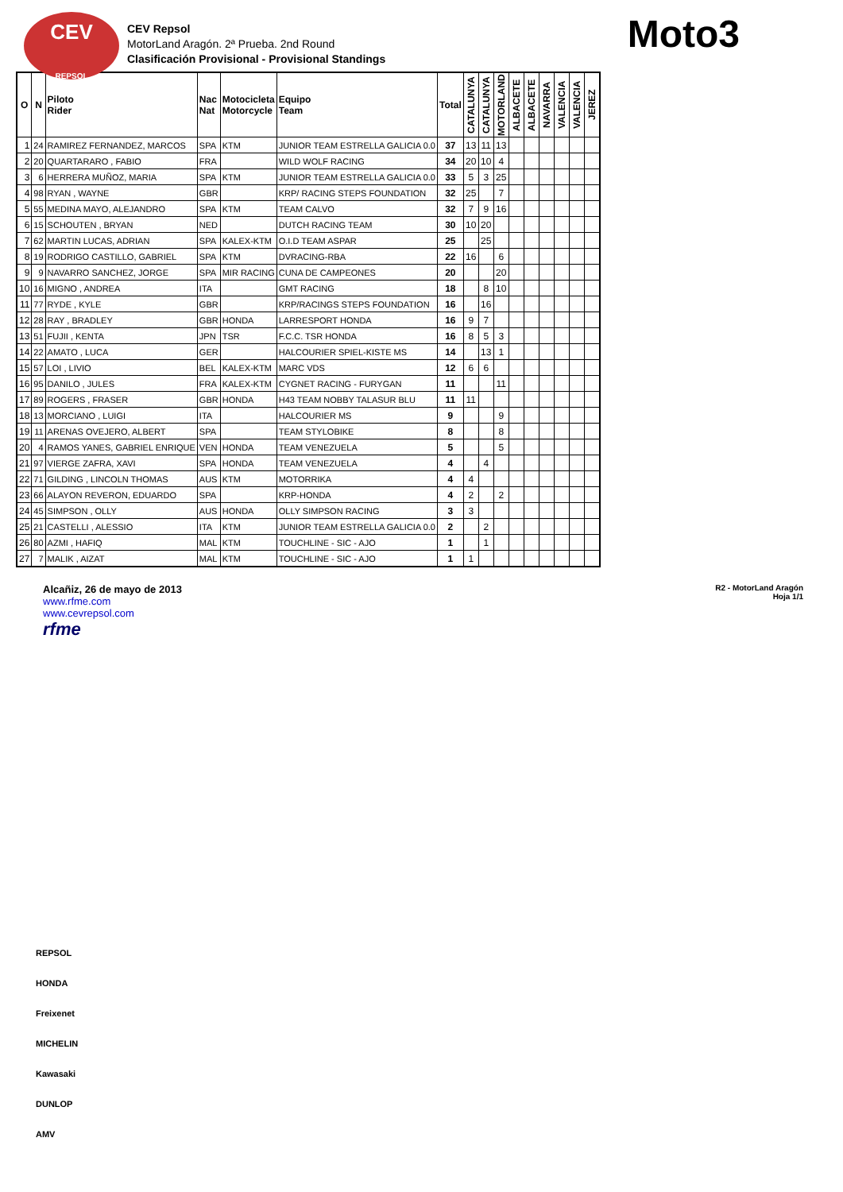CEV
REPSOL
CEV Repsol
MotorLand Aragón. 2ª Prueba. 2nd Round
Clasificación Provisional - Provisional Standings
Moto3
| O | N | Piloto Rider | Nac Nat | Motocicleta Motorcycle | Equipo Team | Total | CATALUNYA | CATALUNYA | MOTORLAND | ALBACETE | ALBACETE | NAVARRA | VALENCIA | VALENCIA | JEREZ |
| --- | --- | --- | --- | --- | --- | --- | --- | --- | --- | --- | --- | --- | --- | --- | --- |
| 1 | 24 | RAMIREZ FERNANDEZ, MARCOS | SPA | KTM | JUNIOR TEAM ESTRELLA GALICIA 0.0 | 37 | 13 | 11 | 13 | | | | | | |
| 2 | 20 | QUARTARARO , FABIO | FRA | | WILD WOLF RACING | 34 | 20 | 10 | 4 | | | | | | |
| 3 | 6 | HERRERA MUÑOZ, MARIA | SPA | KTM | JUNIOR TEAM ESTRELLA GALICIA 0.0 | 33 | 5 | 3 | 25 | | | | | | |
| 4 | 98 | RYAN , WAYNE | GBR | | KRP/ RACING STEPS FOUNDATION | 32 | 25 | | 7 | | | | | | |
| 5 | 55 | MEDINA MAYO, ALEJANDRO | SPA | KTM | TEAM CALVO | 32 | 7 | 9 | 16 | | | | | | |
| 6 | 15 | SCHOUTEN , BRYAN | NED | | DUTCH RACING TEAM | 30 | 10 | 20 | | | | | | | |
| 7 | 62 | MARTIN LUCAS, ADRIAN | SPA | KALEX-KTM | O.I.D TEAM ASPAR | 25 | | 25 | | | | | | | |
| 8 | 19 | RODRIGO CASTILLO, GABRIEL | SPA | KTM | DVRACING-RBA | 22 | 16 | | 6 | | | | | | |
| 9 | 9 | NAVARRO SANCHEZ, JORGE | SPA | MIR RACING | CUNA DE CAMPEONES | 20 | | | 20 | | | | | | |
| 10 | 16 | MIGNO , ANDREA | ITA | | GMT RACING | 18 | | 8 | 10 | | | | | | |
| 11 | 77 | RYDE , KYLE | GBR | | KRP/RACINGS STEPS FOUNDATION | 16 | | 16 | | | | | | | |
| 12 | 28 | RAY , BRADLEY | GBR | HONDA | LARRESPORT HONDA | 16 | 9 | 7 | | | | | | | |
| 13 | 51 | FUJII , KENTA | JPN | TSR | F.C.C. TSR HONDA | 16 | 8 | 5 | 3 | | | | | | |
| 14 | 22 | AMATO , LUCA | GER | | HALCOURIER SPIEL-KISTE MS | 14 | | 13 | 1 | | | | | | |
| 15 | 57 | LOI , LIVIO | BEL | KALEX-KTM | MARC VDS | 12 | 6 | 6 | | | | | | | |
| 16 | 95 | DANILO , JULES | FRA | KALEX-KTM | CYGNET RACING - FURYGAN | 11 | | | 11 | | | | | | |
| 17 | 89 | ROGERS , FRASER | GBR | HONDA | H43 TEAM NOBBY TALASUR BLU | 11 | 11 | | | | | | | | |
| 18 | 13 | MORCIANO , LUIGI | ITA | | HALCOURIER MS | 9 | | | 9 | | | | | | |
| 19 | 11 | ARENAS OVEJERO, ALBERT | SPA | | TEAM STYLOBIKE | 8 | | | 8 | | | | | | |
| 20 | 4 | RAMOS YANES, GABRIEL ENRIQUE | VEN | HONDA | TEAM VENEZUELA | 5 | | | 5 | | | | | | |
| 21 | 97 | VIERGE ZAFRA, XAVI | SPA | HONDA | TEAM VENEZUELA | 4 | | 4 | | | | | | | |
| 22 | 71 | GILDING , LINCOLN THOMAS | AUS | KTM | MOTORRIKA | 4 | 4 | | | | | | | | |
| 23 | 66 | ALAYON REVERON, EDUARDO | SPA | | KRP-HONDA | 4 | 2 | | 2 | | | | | | |
| 24 | 45 | SIMPSON , OLLY | AUS | HONDA | OLLY SIMPSON RACING | 3 | 3 | | | | | | | | |
| 25 | 21 | CASTELLI , ALESSIO | ITA | KTM | JUNIOR TEAM ESTRELLA GALICIA 0.0 | 2 | | 2 | | | | | | | |
| 26 | 80 | AZMI , HAFIQ | MAL | KTM | TOUCHLINE - SIC - AJO | 1 | | 1 | | | | | | | |
| 27 | 7 | MALIK , AIZAT | MAL | KTM | TOUCHLINE - SIC - AJO | 1 | 1 | | | | | | | | |
Alcañiz, 26 de mayo de 2013
www.rfme.com
www.cevrepsol.com
rfme
R2 - MotorLand Aragón
Hoja 1/1
REPSOL
HONDA
Freixenet
MICHELIN
Kawasaki
DUNLOP
AMV